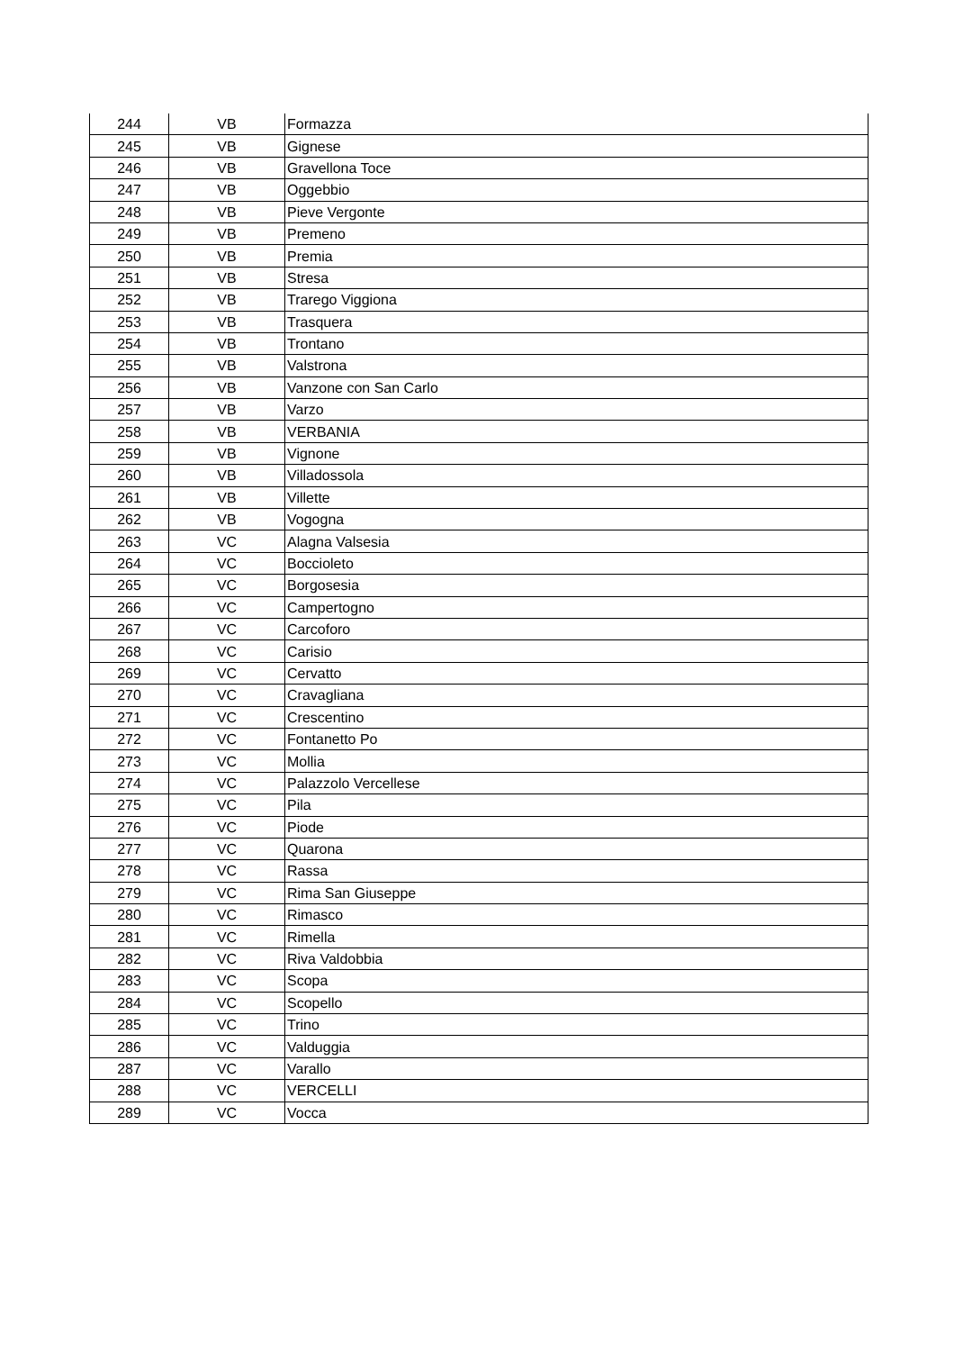| 244 | VB | Formazza |
| 245 | VB | Gignese |
| 246 | VB | Gravellona Toce |
| 247 | VB | Oggebbio |
| 248 | VB | Pieve Vergonte |
| 249 | VB | Premeno |
| 250 | VB | Premia |
| 251 | VB | Stresa |
| 252 | VB | Trarego Viggiona |
| 253 | VB | Trasquera |
| 254 | VB | Trontano |
| 255 | VB | Valstrona |
| 256 | VB | Vanzone con San Carlo |
| 257 | VB | Varzo |
| 258 | VB | VERBANIA |
| 259 | VB | Vignone |
| 260 | VB | Villadossola |
| 261 | VB | Villette |
| 262 | VB | Vogogna |
| 263 | VC | Alagna Valsesia |
| 264 | VC | Boccioleto |
| 265 | VC | Borgosesia |
| 266 | VC | Campertogno |
| 267 | VC | Carcoforo |
| 268 | VC | Carisio |
| 269 | VC | Cervatto |
| 270 | VC | Cravagliana |
| 271 | VC | Crescentino |
| 272 | VC | Fontanetto Po |
| 273 | VC | Mollia |
| 274 | VC | Palazzolo Vercellese |
| 275 | VC | Pila |
| 276 | VC | Piode |
| 277 | VC | Quarona |
| 278 | VC | Rassa |
| 279 | VC | Rima San Giuseppe |
| 280 | VC | Rimasco |
| 281 | VC | Rimella |
| 282 | VC | Riva Valdobbia |
| 283 | VC | Scopa |
| 284 | VC | Scopello |
| 285 | VC | Trino |
| 286 | VC | Valduggia |
| 287 | VC | Varallo |
| 288 | VC | VERCELLI |
| 289 | VC | Vocca |